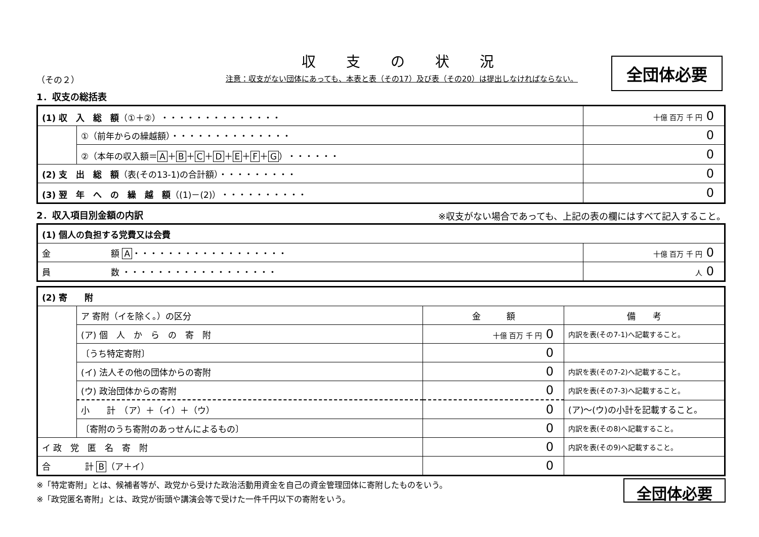全団体必要
収支の状況
（その２） 注意：収支がない団体にあっても、本表と表（その17）及び表（その20）は提出しなければならない。
1．収支の総括表
| (1) 収 入 総 額 （①＋②）・・・・・・・・・・・・・・ | | 十億 百万 千 円 0 |
| | ①（前年からの繰越額）・・・・・・・・・・・・・・ | 0 |
| | ②（本年の収入額＝ A ＋ B ＋ C ＋ D ＋ E ＋ F ＋ G ）・・・・・・ | 0 |
| (2) 支 出 総 額 （表(その13-1)の合計額）・・・・・・・・・ | | 0 |
| (3) 翌 年 へ の 繰 越 額 （(1)－(2)）・・・・・・・・・・ | | 0 |
2．収入項目別金額の内訳 ※収支がない場合であっても、上記の表の欄にはすべて記入すること。
| (1) 個人の負担する党費又は会費 | |
| 金 額 A ・・・・・・・・・・・・・・・・・・ | 十億 百万 千 円 0 |
| 員 数 ・・・・・・・・・・・・・・・・・・ | 人 0 |
| (2) 寄 附 | | | |
| | ア 寄附（イを除く。）の区分 | 金 額 | 備 考 |
| | (ア) 個 人 か ら の 寄 附 | 十億 百万 千 円 0 | 内訳を表(その7-1)へ記載すること。 |
| | 〔うち特定寄附〕 | 0 | |
| | (イ) 法人その他の団体からの寄附 | 0 | 内訳を表(その7-2)へ記載すること。 |
| | (ウ) 政治団体からの寄附 | 0 | 内訳を表(その7-3)へ記載すること。 |
| | 小 計 （ア）＋（イ）＋（ウ） | 0 | (ア)～(ウ)の小計を記載すること。 |
| | 〔寄附のうち寄附のあっせんによるもの〕 | 0 | 内訳を表(その8)へ記載すること。 |
| イ 政 党 匿 名 寄 附 | | 0 | 内訳を表(その9)へ記載すること。 |
| 合 計 B （ア＋イ） | | 0 | |
※「特定寄附」とは、候補者等が、政党から受けた政治活動用資金を自己の資金管理団体に寄附したものをいう。
※「政党匿名寄附」とは、政党が街頭や講演会等で受けた一件千円以下の寄附をいう。
全団体必要